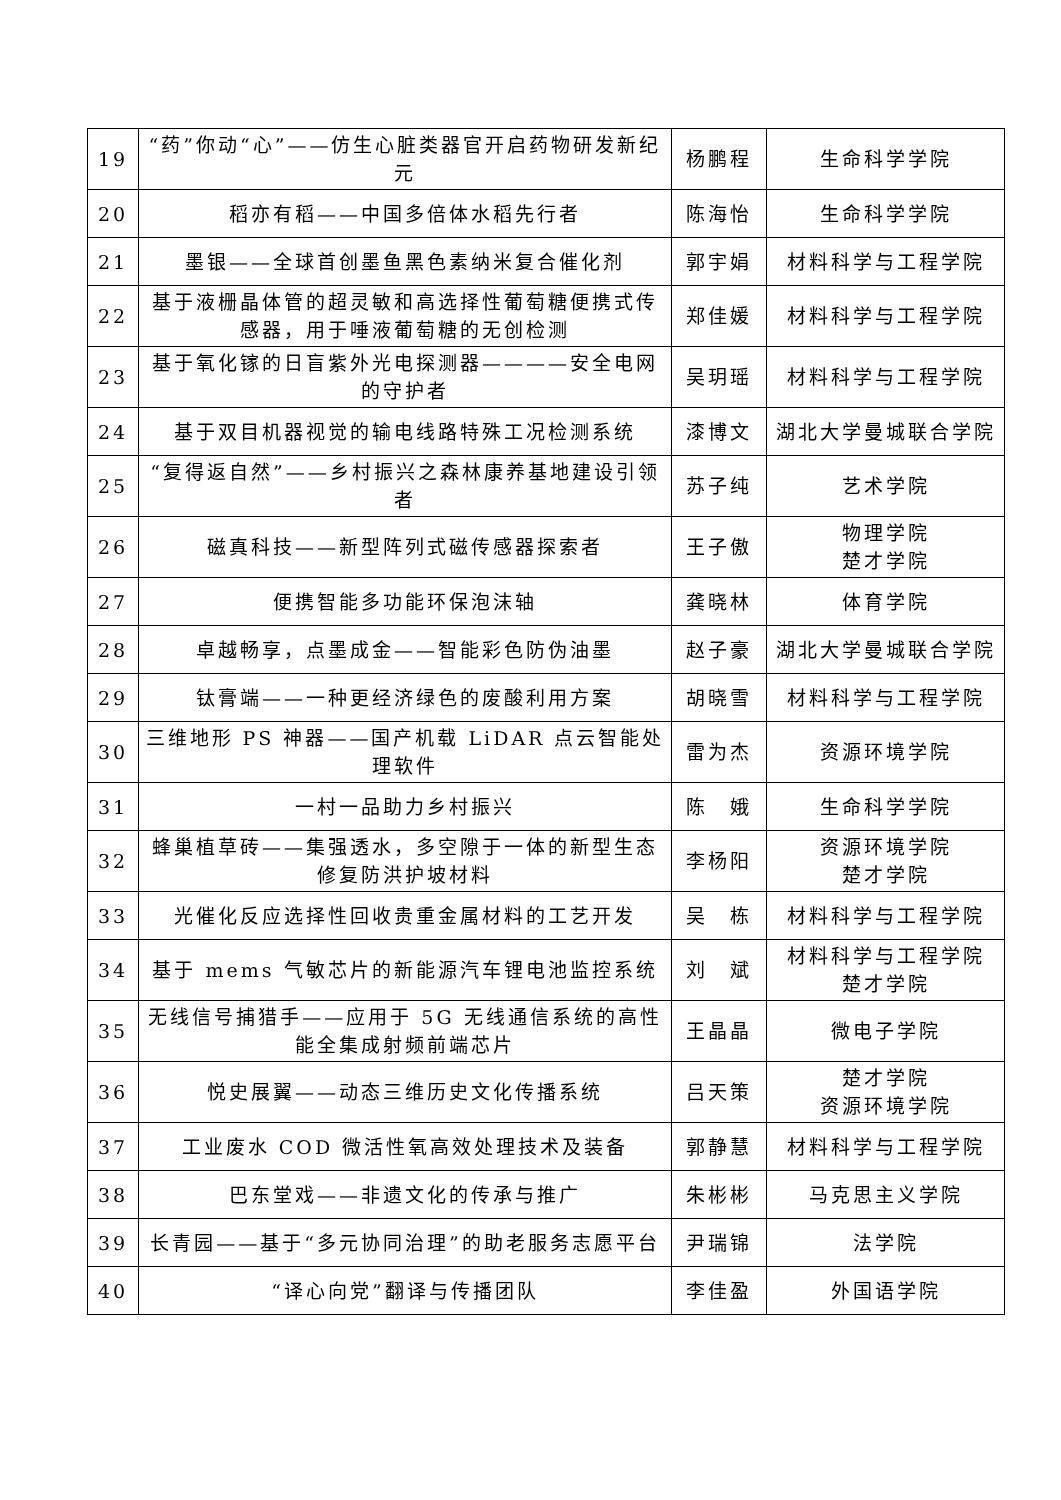| 19 | “药”你动“心”——仿生心脏类器官开启药物研发新纪元 | 杨鹏程 | 生命科学学院 |
| 20 | 稻亦有稻——中国多倍体水稻先行者 | 陈海怡 | 生命科学学院 |
| 21 | 墨银——全球首创墨鱼黑色素纳米复合催化剂 | 郭宇娟 | 材料科学与工程学院 |
| 22 | 基于液栅晶体管的超灵敏和高选择性葡萄糖便携式传感器，用于唾液葡萄糖的无创检测 | 郑佳媛 | 材料科学与工程学院 |
| 23 | 基于氧化镓的日盲紫外光电探测器————安全电网的守护者 | 吴玥瑶 | 材料科学与工程学院 |
| 24 | 基于双目机器视觉的输电线路特殊工况检测系统 | 漆博文 | 湖北大学曼城联合学院 |
| 25 | “复得返自然”——乡村振兴之森林康养基地建设引领者 | 苏子纯 | 艺术学院 |
| 26 | 磁真科技——新型阵列式磁传感器探索者 | 王子傲 | 物理学院 楚才学院 |
| 27 | 便携智能多功能环保泡沫轴 | 龚晓林 | 体育学院 |
| 28 | 卓越畅享，点墨成金——智能彩色防伪油墨 | 赵子豪 | 湖北大学曼城联合学院 |
| 29 | 钛膏端——一种更经济绿色的废酸利用方案 | 胡晓雪 | 材料科学与工程学院 |
| 30 | 三维地形 PS 神器——国产机载 LiDAR 点云智能处理软件 | 雷为杰 | 资源环境学院 |
| 31 | 一村一品助力乡村振兴 | 陈 娥 | 生命科学学院 |
| 32 | 蜂巢植草砖——集强透水，多空隙于一体的新型生态修复防洪护坡材料 | 李杨阳 | 资源环境学院 楚才学院 |
| 33 | 光催化反应选择性回收贵重金属材料的工艺开发 | 吴 栋 | 材料科学与工程学院 |
| 34 | 基于 mems 气敏芯片的新能源汽车锂电池监控系统 | 刘 斌 | 材料科学与工程学院 楚才学院 |
| 35 | 无线信号捕猎手——应用于 5G 无线通信系统的高性能全集成射频前端芯片 | 王晶晶 | 微电子学院 |
| 36 | 悦史展翼——动态三维历史文化传播系统 | 吕天策 | 楚才学院 资源环境学院 |
| 37 | 工业废水 COD 微活性氧高效处理技术及装备 | 郭静慧 | 材料科学与工程学院 |
| 38 | 巴东堂戏——非遗文化的传承与推广 | 朱彬彬 | 马克思主义学院 |
| 39 | 长青园——基于“多元协同治理”的助老服务志愿平台 | 尹瑞锦 | 法学院 |
| 40 | “译心向党”翻译与传播团队 | 李佳盈 | 外国语学院 |